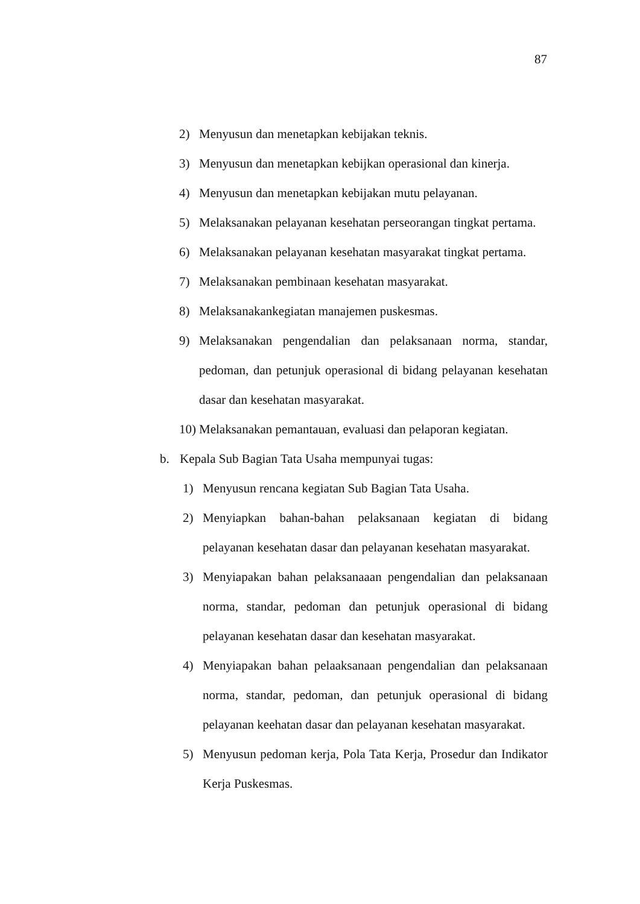87
2) Menyusun dan menetapkan kebijakan teknis.
3) Menyusun dan menetapkan kebijkan operasional dan kinerja.
4) Menyusun dan menetapkan kebijakan mutu pelayanan.
5) Melaksanakan pelayanan kesehatan perseorangan tingkat pertama.
6) Melaksanakan pelayanan kesehatan masyarakat tingkat pertama.
7) Melaksanakan pembinaan kesehatan masyarakat.
8) Melaksanakankegiatan manajemen puskesmas.
9) Melaksanakan pengendalian dan pelaksanaan norma, standar, pedoman, dan petunjuk operasional di bidang pelayanan kesehatan dasar dan kesehatan masyarakat.
10) Melaksanakan pemantauan, evaluasi dan pelaporan kegiatan.
b. Kepala Sub Bagian Tata Usaha mempunyai tugas:
1) Menyusun rencana kegiatan Sub Bagian Tata Usaha.
2) Menyiapkan bahan-bahan pelaksanaan kegiatan di bidang pelayanan kesehatan dasar dan pelayanan kesehatan masyarakat.
3) Menyiapakan bahan pelaksanaaan pengendalian dan pelaksanaan norma, standar, pedoman dan petunjuk operasional di bidang pelayanan kesehatan dasar dan kesehatan masyarakat.
4) Menyiapakan bahan pelaaksanaan pengendalian dan pelaksanaan norma, standar, pedoman, dan petunjuk operasional di bidang pelayanan keehatan dasar dan pelayanan kesehatan masyarakat.
5) Menyusun pedoman kerja, Pola Tata Kerja, Prosedur dan Indikator Kerja Puskesmas.